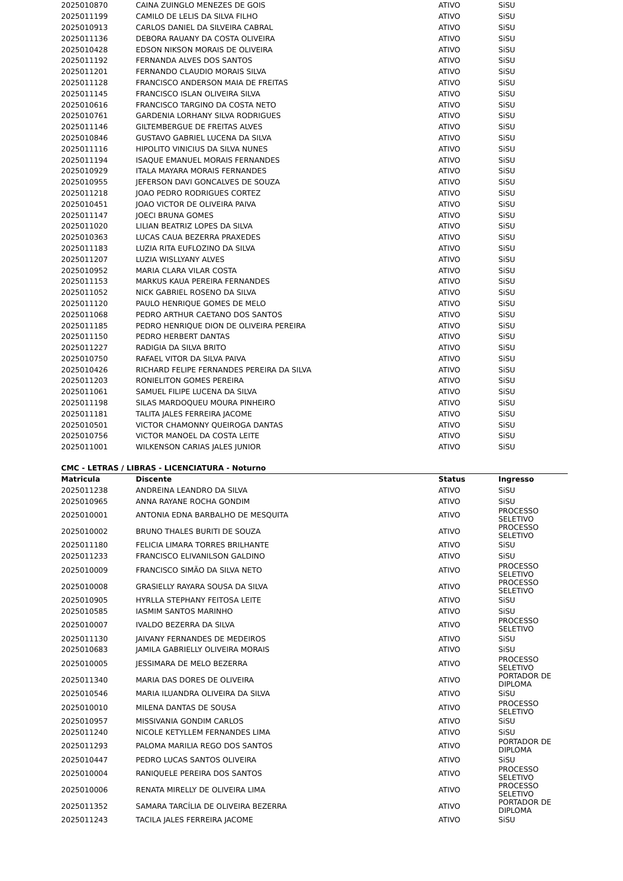| 2025010870 | CAINA ZUINGLO MENEZES DE GOIS | ATIVO | SiSU |
| 2025011199 | CAMILO DE LELIS DA SILVA FILHO | ATIVO | SiSU |
| 2025010913 | CARLOS DANIEL DA SILVEIRA CABRAL | ATIVO | SiSU |
| 2025011136 | DEBORA RAUANY DA COSTA OLIVEIRA | ATIVO | SiSU |
| 2025010428 | EDSON NIKSON MORAIS DE OLIVEIRA | ATIVO | SiSU |
| 2025011192 | FERNANDA ALVES DOS SANTOS | ATIVO | SiSU |
| 2025011201 | FERNANDO CLAUDIO MORAIS SILVA | ATIVO | SiSU |
| 2025011128 | FRANCISCO ANDERSON MAIA DE FREITAS | ATIVO | SiSU |
| 2025011145 | FRANCISCO ISLAN OLIVEIRA SILVA | ATIVO | SiSU |
| 2025010616 | FRANCISCO TARGINO DA COSTA NETO | ATIVO | SiSU |
| 2025010761 | GARDENIA LORHANY SILVA RODRIGUES | ATIVO | SiSU |
| 2025011146 | GILTEMBERGUE DE FREITAS ALVES | ATIVO | SiSU |
| 2025010846 | GUSTAVO GABRIEL LUCENA DA SILVA | ATIVO | SiSU |
| 2025011116 | HIPOLITO VINICIUS DA SILVA NUNES | ATIVO | SiSU |
| 2025011194 | ISAQUE EMANUEL MORAIS FERNANDES | ATIVO | SiSU |
| 2025010929 | ITALA MAYARA MORAIS FERNANDES | ATIVO | SiSU |
| 2025010955 | JEFERSON DAVI GONCALVES DE SOUZA | ATIVO | SiSU |
| 2025011218 | JOAO PEDRO RODRIGUES CORTEZ | ATIVO | SiSU |
| 2025010451 | JOAO VICTOR DE OLIVEIRA PAIVA | ATIVO | SiSU |
| 2025011147 | JOECI BRUNA GOMES | ATIVO | SiSU |
| 2025011020 | LILIAN BEATRIZ LOPES DA SILVA | ATIVO | SiSU |
| 2025010363 | LUCAS CAUA BEZERRA PRAXEDES | ATIVO | SiSU |
| 2025011183 | LUZIA RITA EUFLOZINO DA SILVA | ATIVO | SiSU |
| 2025011207 | LUZIA WISLLYANY ALVES | ATIVO | SiSU |
| 2025010952 | MARIA CLARA VILAR COSTA | ATIVO | SiSU |
| 2025011153 | MARKUS KAUA PEREIRA FERNANDES | ATIVO | SiSU |
| 2025011052 | NICK GABRIEL ROSENO DA SILVA | ATIVO | SiSU |
| 2025011120 | PAULO HENRIQUE GOMES DE MELO | ATIVO | SiSU |
| 2025011068 | PEDRO ARTHUR CAETANO DOS SANTOS | ATIVO | SiSU |
| 2025011185 | PEDRO HENRIQUE DION DE OLIVEIRA PEREIRA | ATIVO | SiSU |
| 2025011150 | PEDRO HERBERT DANTAS | ATIVO | SiSU |
| 2025011227 | RADIGIA DA SILVA BRITO | ATIVO | SiSU |
| 2025010750 | RAFAEL VITOR DA SILVA PAIVA | ATIVO | SiSU |
| 2025010426 | RICHARD FELIPE FERNANDES PEREIRA DA SILVA | ATIVO | SiSU |
| 2025011203 | RONIELITON GOMES PEREIRA | ATIVO | SiSU |
| 2025011061 | SAMUEL FILIPE LUCENA DA SILVA | ATIVO | SiSU |
| 2025011198 | SILAS MARDOQUEU MOURA PINHEIRO | ATIVO | SiSU |
| 2025011181 | TALITA JALES FERREIRA JACOME | ATIVO | SiSU |
| 2025010501 | VICTOR CHAMONNY QUEIROGA DANTAS | ATIVO | SiSU |
| 2025010756 | VICTOR MANOEL DA COSTA LEITE | ATIVO | SiSU |
| 2025011001 | WILKENSON CARIAS JALES JUNIOR | ATIVO | SiSU |
CMC - LETRAS / LIBRAS - LICENCIATURA - Noturno
| Matricula | Discente | Status | Ingresso |
| --- | --- | --- | --- |
| 2025011238 | ANDREINA LEANDRO DA SILVA | ATIVO | SiSU |
| 2025010965 | ANNA RAYANE ROCHA GONDIM | ATIVO | SiSU |
| 2025010001 | ANTONIA EDNA BARBALHO DE MESQUITA | ATIVO | PROCESSO SELETIVO |
| 2025010002 | BRUNO THALES BURITI DE SOUZA | ATIVO | PROCESSO SELETIVO |
| 2025011180 | FELICIA LIMARA TORRES BRILHANTE | ATIVO | SiSU |
| 2025011233 | FRANCISCO ELIVANILSON GALDINO | ATIVO | SiSU |
| 2025010009 | FRANCISCO SIMÃO DA SILVA NETO | ATIVO | PROCESSO SELETIVO |
| 2025010008 | GRASIELLY RAYARA SOUSA DA SILVA | ATIVO | PROCESSO SELETIVO |
| 2025010905 | HYRLLA STEPHANY FEITOSA LEITE | ATIVO | SiSU |
| 2025010585 | IASMIM SANTOS MARINHO | ATIVO | SiSU |
| 2025010007 | IVALDO BEZERRA DA SILVA | ATIVO | PROCESSO SELETIVO |
| 2025011130 | JAIVANY FERNANDES DE MEDEIROS | ATIVO | SiSU |
| 2025010683 | JAMILA GABRIELLY OLIVEIRA MORAIS | ATIVO | SiSU |
| 2025010005 | JESSIMARA DE MELO BEZERRA | ATIVO | PROCESSO SELETIVO |
| 2025011340 | MARIA DAS DORES DE OLIVEIRA | ATIVO | PORTADOR DE DIPLOMA |
| 2025010546 | MARIA ILUANDRA OLIVEIRA DA SILVA | ATIVO | SiSU |
| 2025010010 | MILENA DANTAS DE SOUSA | ATIVO | PROCESSO SELETIVO |
| 2025010957 | MISSIVANIA GONDIM CARLOS | ATIVO | SiSU |
| 2025011240 | NICOLE KETYLLEM FERNANDES LIMA | ATIVO | SiSU |
| 2025011293 | PALOMA MARILIA REGO DOS SANTOS | ATIVO | PORTADOR DE DIPLOMA |
| 2025010447 | PEDRO LUCAS SANTOS OLIVEIRA | ATIVO | SiSU |
| 2025010004 | RANIQUELE PEREIRA DOS SANTOS | ATIVO | PROCESSO SELETIVO |
| 2025010006 | RENATA MIRELLY DE OLIVEIRA LIMA | ATIVO | PROCESSO SELETIVO |
| 2025011352 | SAMARA TARCÍLIA DE OLIVEIRA BEZERRA | ATIVO | PORTADOR DE DIPLOMA |
| 2025011243 | TACILA JALES FERREIRA JACOME | ATIVO | SiSU |